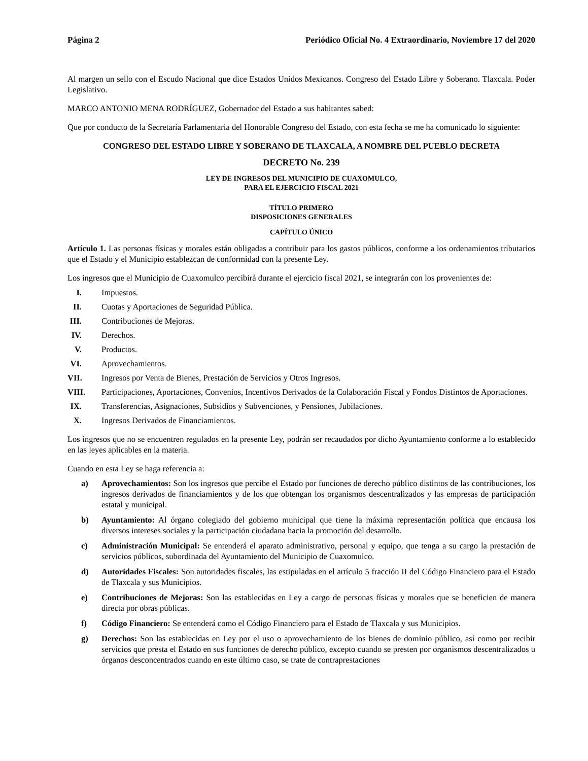Página 2 Periódico Oficial No. 4 Extraordinario, Noviembre 17 del 2020
Al margen un sello con el Escudo Nacional que dice Estados Unidos Mexicanos. Congreso del Estado Libre y Soberano. Tlaxcala. Poder Legislativo.
MARCO ANTONIO MENA RODRÍGUEZ, Gobernador del Estado a sus habitantes sabed:
Que por conducto de la Secretaría Parlamentaria del Honorable Congreso del Estado, con esta fecha se me ha comunicado lo siguiente:
CONGRESO DEL ESTADO LIBRE Y SOBERANO DE TLAXCALA, A NOMBRE DEL PUEBLO DECRETA
DECRETO No. 239
LEY DE INGRESOS DEL MUNICIPIO DE CUAXOMULCO,
PARA EL EJERCICIO FISCAL 2021
TÍTULO PRIMERO
DISPOSICIONES GENERALES
CAPÍTULO ÚNICO
Artículo 1. Las personas físicas y morales están obligadas a contribuir para los gastos públicos, conforme a los ordenamientos tributarios que el Estado y el Municipio establezcan de conformidad con la presente Ley.
Los ingresos que el Municipio de Cuaxomulco percibirá durante el ejercicio fiscal 2021, se integrarán con los provenientes de:
I. Impuestos.
II. Cuotas y Aportaciones de Seguridad Pública.
III. Contribuciones de Mejoras.
IV. Derechos.
V. Productos.
VI. Aprovechamientos.
VII. Ingresos por Venta de Bienes, Prestación de Servicios y Otros Ingresos.
VIII. Participaciones, Aportaciones, Convenios, Incentivos Derivados de la Colaboración Fiscal y Fondos Distintos de Aportaciones.
IX. Transferencias, Asignaciones, Subsidios y Subvenciones, y Pensiones, Jubilaciones.
X. Ingresos Derivados de Financiamientos.
Los ingresos que no se encuentren regulados en la presente Ley, podrán ser recaudados por dicho Ayuntamiento conforme a lo establecido en las leyes aplicables en la materia.
Cuando en esta Ley se haga referencia a:
a) Aprovechamientos: Son los ingresos que percibe el Estado por funciones de derecho público distintos de las contribuciones, los ingresos derivados de financiamientos y de los que obtengan los organismos descentralizados y las empresas de participación estatal y municipal.
b) Ayuntamiento: Al órgano colegiado del gobierno municipal que tiene la máxima representación política que encausa los diversos intereses sociales y la participación ciudadana hacia la promoción del desarrollo.
c) Administración Municipal: Se entenderá el aparato administrativo, personal y equipo, que tenga a su cargo la prestación de servicios públicos, subordinada del Ayuntamiento del Municipio de Cuaxomulco.
d) Autoridades Fiscales: Son autoridades fiscales, las estipuladas en el artículo 5 fracción II del Código Financiero para el Estado de Tlaxcala y sus Municipios.
e) Contribuciones de Mejoras: Son las establecidas en Ley a cargo de personas físicas y morales que se beneficien de manera directa por obras públicas.
f) Código Financiero: Se entenderá como el Código Financiero para el Estado de Tlaxcala y sus Municipios.
g) Derechos: Son las establecidas en Ley por el uso o aprovechamiento de los bienes de dominio público, así como por recibir servicios que presta el Estado en sus funciones de derecho público, excepto cuando se presten por organismos descentralizados u órganos desconcentrados cuando en este último caso, se trate de contraprestaciones